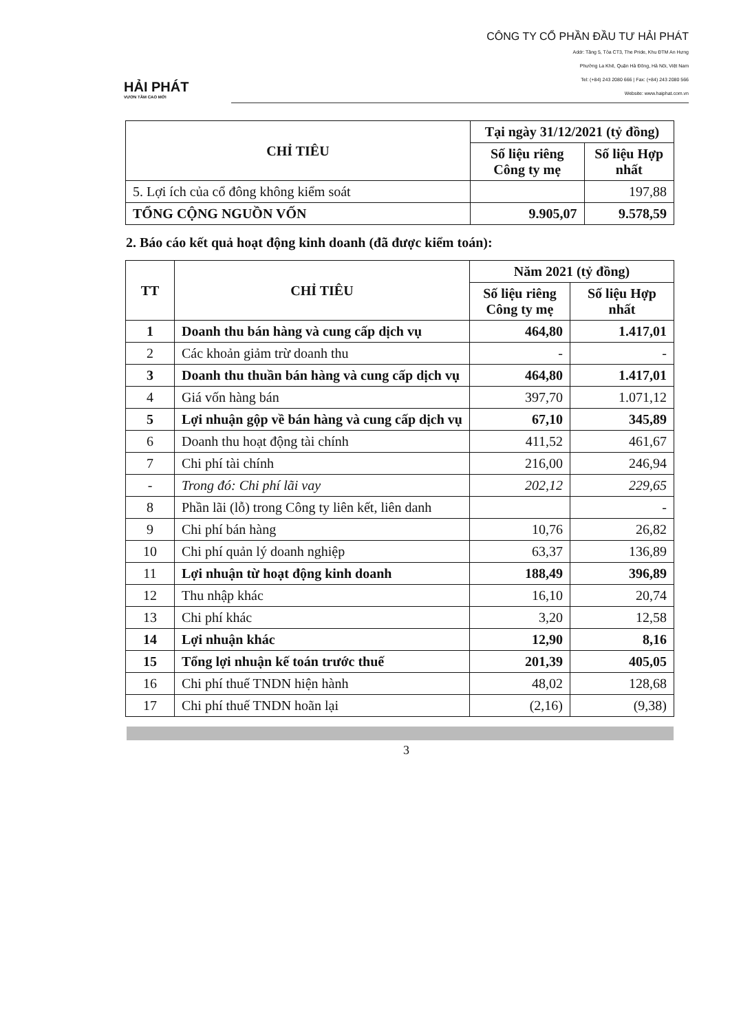HẢI PHÁT
VƯƠN TẦM CAO MỚI
CÔNG TY CỔ PHẦN ĐẦU TƯ HẢI PHÁT
Addr: Tầng 5, Tòa CT3, The Pride, Khu ĐTM An Hưng
Phường La Khê, Quận Hà Đông, Hà Nội, Việt Nam
Tel: (+84) 243 2080 666 | Fax: (+84) 243 2080 566
Website: www.haiphat.com.vn
| CHỈ TIÊU | Tại ngày 31/12/2021 (tỷ đồng) | |
| --- | --- | --- |
| | Số liệu riêng Công ty mẹ | Số liệu Hợp nhất |
| 5. Lợi ích của cổ đông không kiểm soát | | 197,88 |
| TỔNG CỘNG NGUỒN VỐN | 9.905,07 | 9.578,59 |
2. Báo cáo kết quả hoạt động kinh doanh (đã được kiểm toán):
| TT | CHỈ TIÊU | Năm 2021 (tỷ đồng) | |
| --- | --- | --- | --- |
| | | Số liệu riêng Công ty mẹ | Số liệu Hợp nhất |
| 1 | Doanh thu bán hàng và cung cấp dịch vụ | 464,80 | 1.417,01 |
| 2 | Các khoản giảm trừ doanh thu | - | - |
| 3 | Doanh thu thuần bán hàng và cung cấp dịch vụ | 464,80 | 1.417,01 |
| 4 | Giá vốn hàng bán | 397,70 | 1.071,12 |
| 5 | Lợi nhuận gộp về bán hàng và cung cấp dịch vụ | 67,10 | 345,89 |
| 6 | Doanh thu hoạt động tài chính | 411,52 | 461,67 |
| 7 | Chi phí tài chính | 216,00 | 246,94 |
| - | Trong đó: Chi phí lãi vay | 202,12 | 229,65 |
| 8 | Phần lãi (lỗ) trong Công ty liên kết, liên danh | | - |
| 9 | Chi phí bán hàng | 10,76 | 26,82 |
| 10 | Chi phí quản lý doanh nghiệp | 63,37 | 136,89 |
| 11 | Lợi nhuận từ hoạt động kinh doanh | 188,49 | 396,89 |
| 12 | Thu nhập khác | 16,10 | 20,74 |
| 13 | Chi phí khác | 3,20 | 12,58 |
| 14 | Lợi nhuận khác | 12,90 | 8,16 |
| 15 | Tổng lợi nhuận kế toán trước thuế | 201,39 | 405,05 |
| 16 | Chi phí thuế TNDN hiện hành | 48,02 | 128,68 |
| 17 | Chi phí thuế TNDN hoãn lại | (2,16) | (9,38) |
3